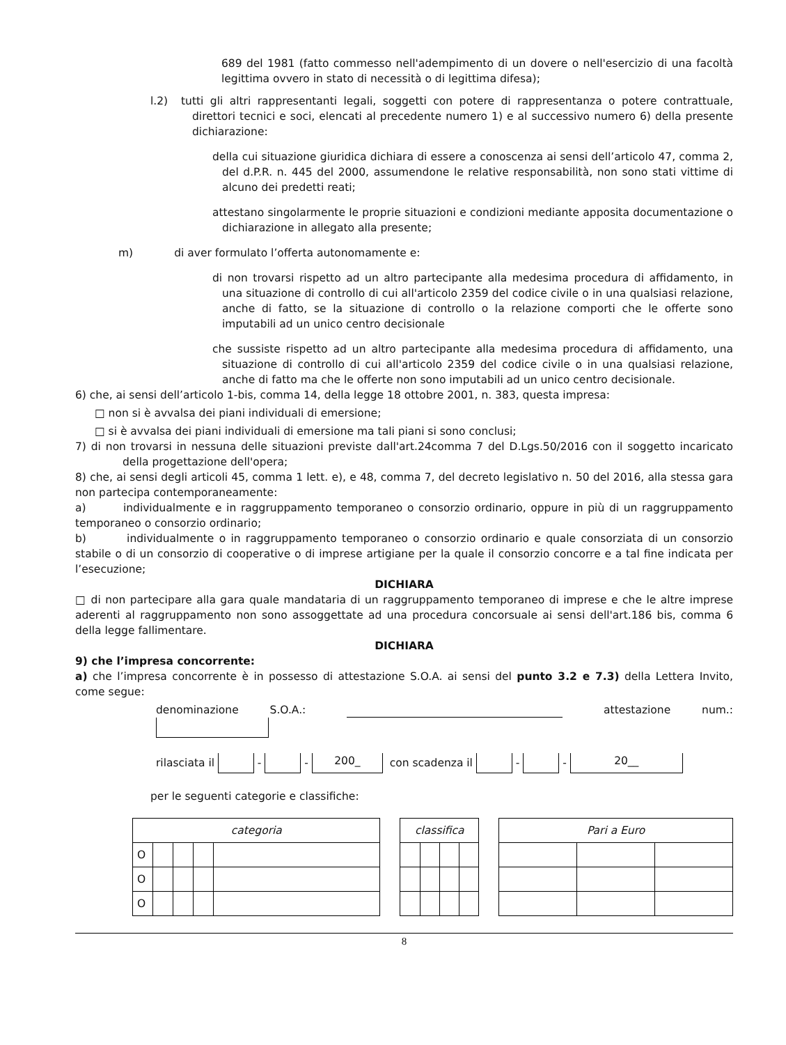689 del 1981 (fatto commesso nell'adempimento di un dovere o nell'esercizio di una facoltà legittima ovvero in stato di necessità o di legittima difesa);
l.2) tutti gli altri rappresentanti legali, soggetti con potere di rappresentanza o potere contrattuale, direttori tecnici e soci, elencati al precedente numero 1) e al successivo numero 6) della presente dichiarazione:
della cui situazione giuridica dichiara di essere a conoscenza ai sensi dell’articolo 47, comma 2, del d.P.R. n. 445 del 2000, assumendone le relative responsabilità, non sono stati vittime di alcuno dei predetti reati;
attestano singolarmente le proprie situazioni e condizioni mediante apposita documentazione o dichiarazione in allegato alla presente;
m) di aver formulato l’offerta autonomamente e:
di non trovarsi rispetto ad un altro partecipante alla medesima procedura di affidamento, in una situazione di controllo di cui all'articolo 2359 del codice civile o in una qualsiasi relazione, anche di fatto, se la situazione di controllo o la relazione comporti che le offerte sono imputabili ad un unico centro decisionale
che sussiste rispetto ad un altro partecipante alla medesima procedura di affidamento, una situazione di controllo di cui all'articolo 2359 del codice civile o in una qualsiasi relazione, anche di fatto ma che le offerte non sono imputabili ad un unico centro decisionale.
6) che, ai sensi dell’articolo 1-bis, comma 14, della legge 18 ottobre 2001, n. 383, questa impresa:
□ non si è avvalsa dei piani individuali di emersione;
□ si è avvalsa dei piani individuali di emersione ma tali piani si sono conclusi;
7) di non trovarsi in nessuna delle situazioni previste dall'art.24comma 7 del D.Lgs.50/2016 con il soggetto incaricato della progettazione dell'opera;
8) che, ai sensi degli articoli 45, comma 1 lett. e), e 48, comma 7, del decreto legislativo n. 50 del 2016, alla stessa gara non partecipa contemporaneamente:
a) individualmente e in raggruppamento temporaneo o consorzio ordinario, oppure in più di un raggruppamento temporaneo o consorzio ordinario;
b) individualmente o in raggruppamento temporaneo o consorzio ordinario e quale consorziata di un consorzio stabile o di un consorzio di cooperative o di imprese artigiane per la quale il consorzio concorre e a tal fine indicata per l’esecuzione;
DICHIARA
□ di non partecipare alla gara quale mandataria di un raggruppamento temporaneo di imprese e che le altre imprese aderenti al raggruppamento non sono assoggettate ad una procedura concorsuale ai sensi dell'art.186 bis, comma 6 della legge fallimentare.
DICHIARA
9) che l’impresa concorrente:
a) che l’impresa concorrente è in possesso di attestazione S.O.A. ai sensi del punto 3.2 e 7.3) della Lettera Invito, come segue:
denominazione S.O.A.: attestazione num.:
rilasciata il - - 200_ con scadenza il - - 20__
per le seguenti categorie e classifiche:
| categoria | | | | |
| --- | --- | --- | --- | --- |
| O | | | | |
| O | | | | |
| O | | | | |
| classifica | | | |
| --- | --- | --- | --- |
| Pari a Euro | | |
| --- | --- | --- |
8